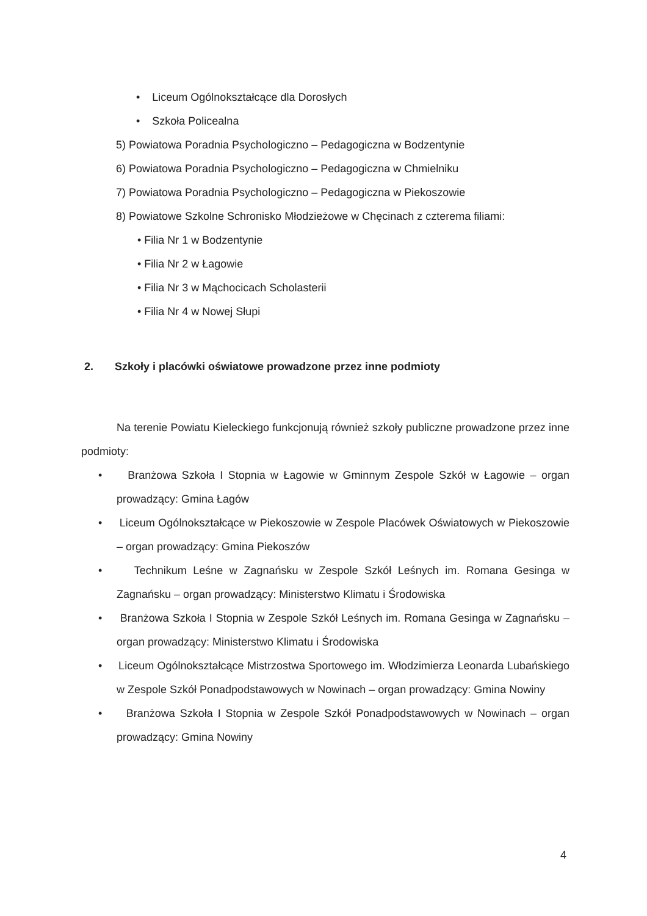• Liceum Ogólnokształcące dla Dorosłych
• Szkoła Policealna
5) Powiatowa Poradnia Psychologiczno – Pedagogiczna w Bodzentynie
6) Powiatowa Poradnia Psychologiczno – Pedagogiczna w Chmielniku
7) Powiatowa Poradnia Psychologiczno – Pedagogiczna w Piekoszowie
8) Powiatowe Szkolne Schronisko Młodzieżowe w Chęcinach z czterema filiami:
• Filia Nr 1 w Bodzentynie
• Filia Nr 2 w Łagowie
• Filia Nr 3 w Mąchocicach Scholasterii
• Filia Nr 4 w Nowej Słupi
2. Szkoły i placówki oświatowe prowadzone przez inne podmioty
Na terenie Powiatu Kieleckiego funkcjonują również szkoły publiczne prowadzone przez inne podmioty:
• Branżowa Szkoła I Stopnia w Łagowie w Gminnym Zespole Szkół w Łagowie – organ prowadzący: Gmina Łagów
• Liceum Ogólnokształcące w Piekoszowie w Zespole Placówek Oświatowych w Piekoszowie – organ prowadzący: Gmina Piekoszów
• Technikum Leśne w Zagnańsku w Zespole Szkół Leśnych im. Romana Gesinga w Zagnańsku – organ prowadzący: Ministerstwo Klimatu i Środowiska
• Branżowa Szkoła I Stopnia w Zespole Szkół Leśnych im. Romana Gesinga w Zagnańsku – organ prowadzący: Ministerstwo Klimatu i Środowiska
• Liceum Ogólnokształcące Mistrzostwa Sportowego im. Włodzimierza Leonarda Lubańskiego w Zespole Szkół Ponadpodstawowych w Nowinach – organ prowadzący: Gmina Nowiny
• Branżowa Szkoła I Stopnia w Zespole Szkół Ponadpodstawowych w Nowinach – organ prowadzący: Gmina Nowiny
4